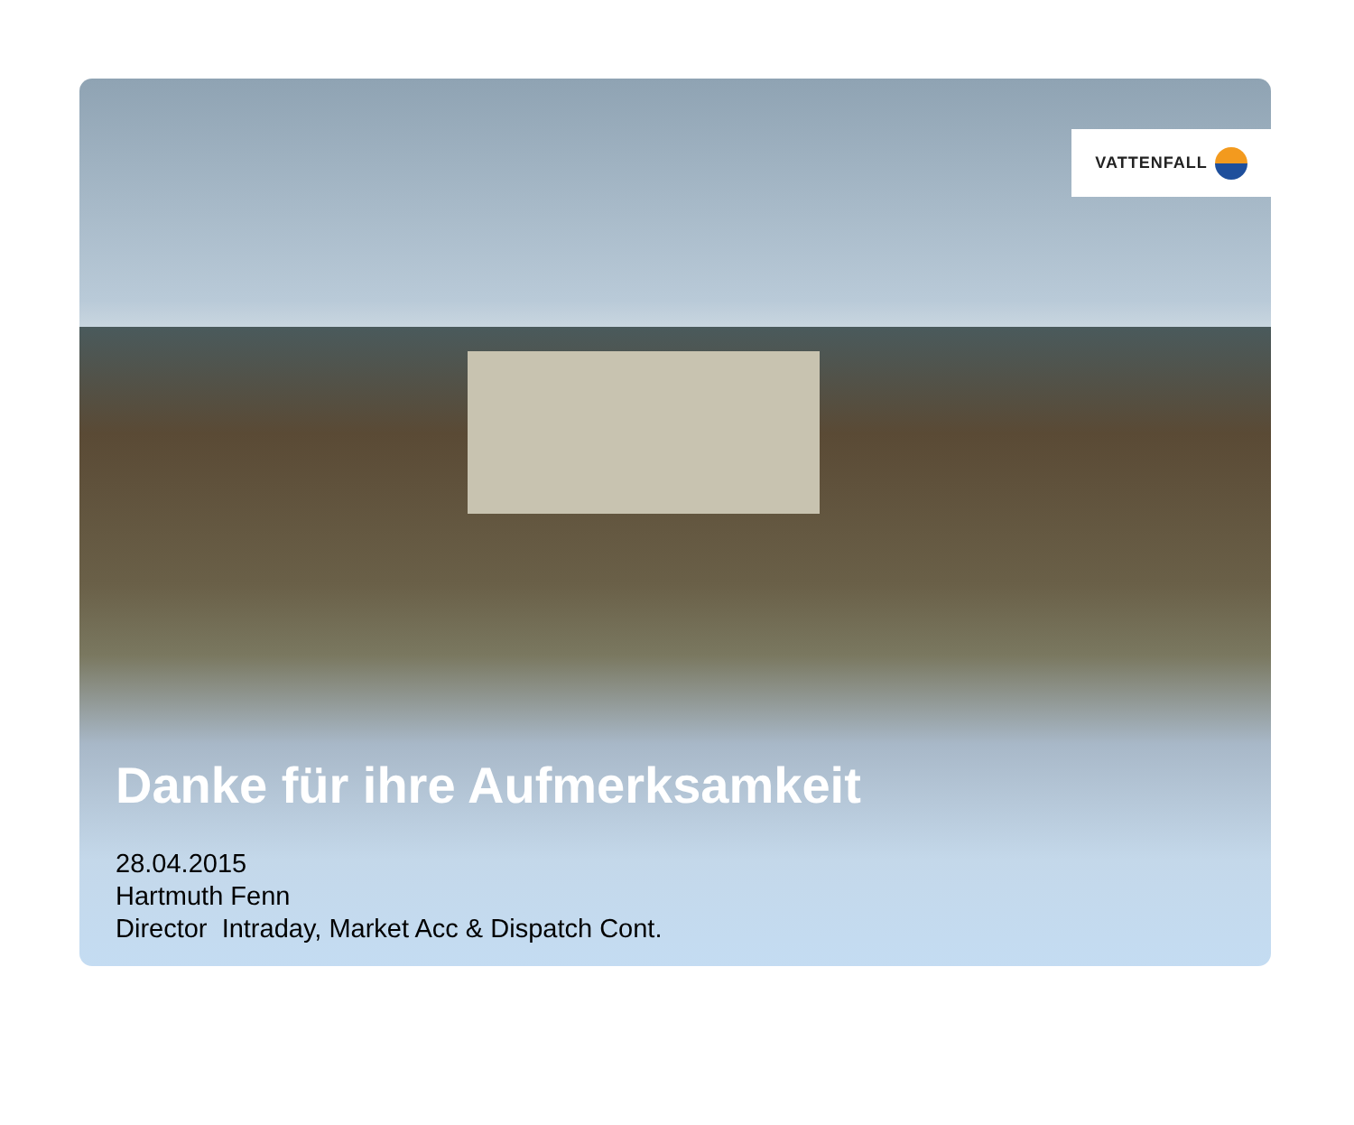VATTENFALL
Danke für ihre Aufmerksamkeit
28.04.2015
Hartmuth Fenn
Director Intraday, Market Acc & Dispatch Cont.